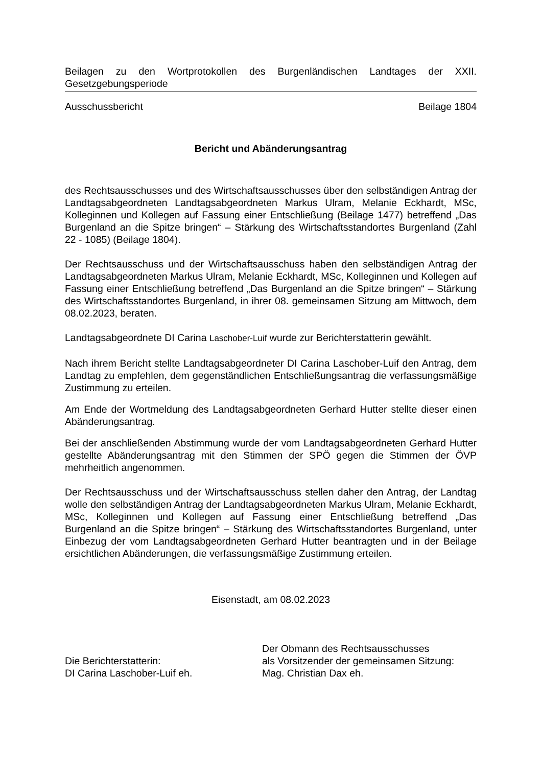Beilagen zu den Wortprotokollen des Burgenländischen Landtages der XXII. Gesetzgebungsperiode
Ausschussbericht Beilage 1804
Bericht und Abänderungsantrag
des Rechtsausschusses und des Wirtschaftsausschusses über den selbständigen Antrag der Landtagsabgeordneten Landtagsabgeordneten Markus Ulram, Melanie Eckhardt, MSc, Kolleginnen und Kollegen auf Fassung einer Entschließung (Beilage 1477) betreffend „Das Burgenland an die Spitze bringen“ – Stärkung des Wirtschaftsstandortes Burgenland (Zahl 22 - 1085) (Beilage 1804).
Der Rechtsausschuss und der Wirtschaftsausschuss haben den selbständigen Antrag der Landtagsabgeordneten Markus Ulram, Melanie Eckhardt, MSc, Kolleginnen und Kollegen auf Fassung einer Entschließung betreffend „Das Burgenland an die Spitze bringen“ – Stärkung des Wirtschaftsstandortes Burgenland, in ihrer 08. gemeinsamen Sitzung am Mittwoch, dem 08.02.2023, beraten.
Landtagsabgeordnete DI Carina Laschober-Luif wurde zur Berichterstatterin gewählt.
Nach ihrem Bericht stellte Landtagsabgeordneter DI Carina Laschober-Luif den Antrag, dem Landtag zu empfehlen, dem gegenständlichen Entschließungsantrag die verfassungsmäßige Zustimmung zu erteilen.
Am Ende der Wortmeldung des Landtagsabgeordneten Gerhard Hutter stellte dieser einen Abänderungsantrag.
Bei der anschließenden Abstimmung wurde der vom Landtagsabgeordneten Gerhard Hutter gestellte Abänderungsantrag mit den Stimmen der SPÖ gegen die Stimmen der ÖVP mehrheitlich angenommen.
Der Rechtsausschuss und der Wirtschaftsausschuss stellen daher den Antrag, der Landtag wolle den selbständigen Antrag der Landtagsabgeordneten Markus Ulram, Melanie Eckhardt, MSc, Kolleginnen und Kollegen auf Fassung einer Entschließung betreffend „Das Burgenland an die Spitze bringen“ – Stärkung des Wirtschaftsstandortes Burgenland, unter Einbezug der vom Landtagsabgeordneten Gerhard Hutter beantragten und in der Beilage ersichtlichen Abänderungen, die verfassungsmäßige Zustimmung erteilen.
Eisenstadt, am 08.02.2023
Die Berichterstatterin:
DI Carina Laschober-Luif eh.
Der Obmann des Rechtsausschusses
als Vorsitzender der gemeinsamen Sitzung:
Mag. Christian Dax eh.